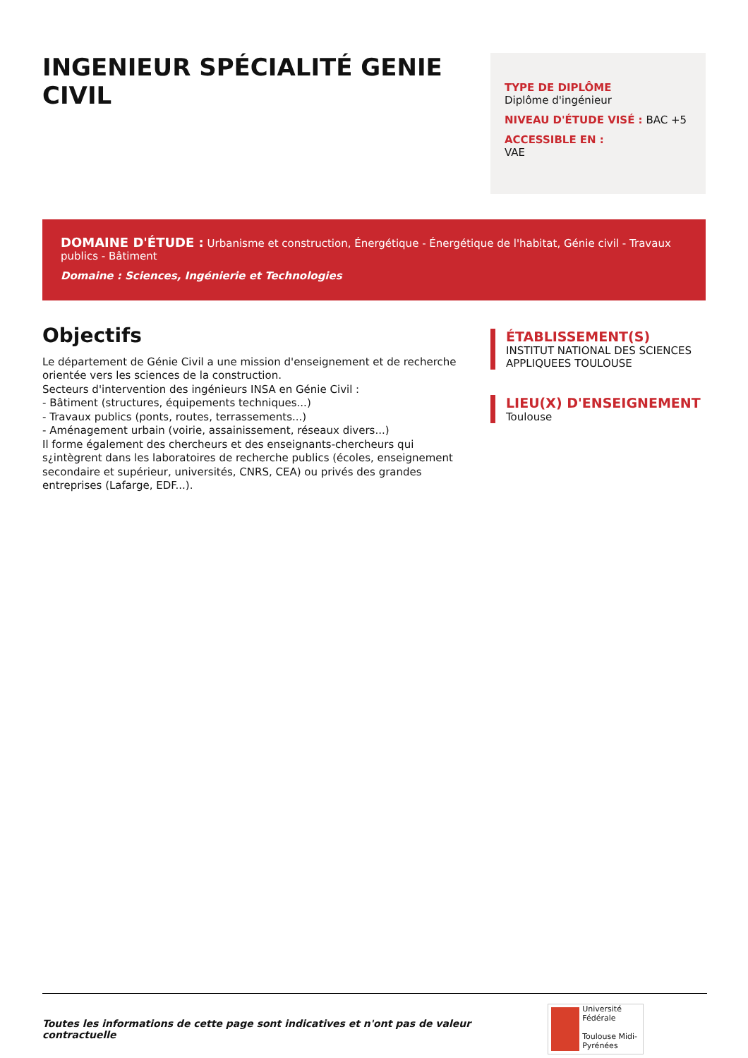INGENIEUR SPÉCIALITÉ GENIE CIVIL
TYPE DE DIPLÔME
Diplôme d'ingénieur
NIVEAU D'ÉTUDE VISÉ : BAC +5
ACCESSIBLE EN :
VAE
DOMAINE D'ÉTUDE : Urbanisme et construction, Énergétique - Énergétique de l'habitat, Génie civil - Travaux publics - Bâtiment
Domaine : Sciences, Ingénierie et Technologies
Objectifs
Le département de Génie Civil a une mission d'enseignement et de recherche orientée vers les sciences de la construction.
Secteurs d'intervention des ingénieurs INSA en Génie Civil :
- Bâtiment (structures, équipements techniques...)
- Travaux publics (ponts, routes, terrassements...)
- Aménagement urbain (voirie, assainissement, réseaux divers...)
Il forme également des chercheurs et des enseignants-chercheurs qui s¿intègrent dans les laboratoires de recherche publics (écoles, enseignement
secondaire et supérieur, universités, CNRS, CEA) ou privés des grandes
entreprises (Lafarge, EDF...).
ÉTABLISSEMENT(S)
INSTITUT NATIONAL DES SCIENCES APPLIQUEES TOULOUSE
LIEU(X) D'ENSEIGNEMENT
Toulouse
Toutes les informations de cette page sont indicatives et n'ont pas de valeur contractuelle
Université Fédérale
Toulouse Midi-Pyrénées